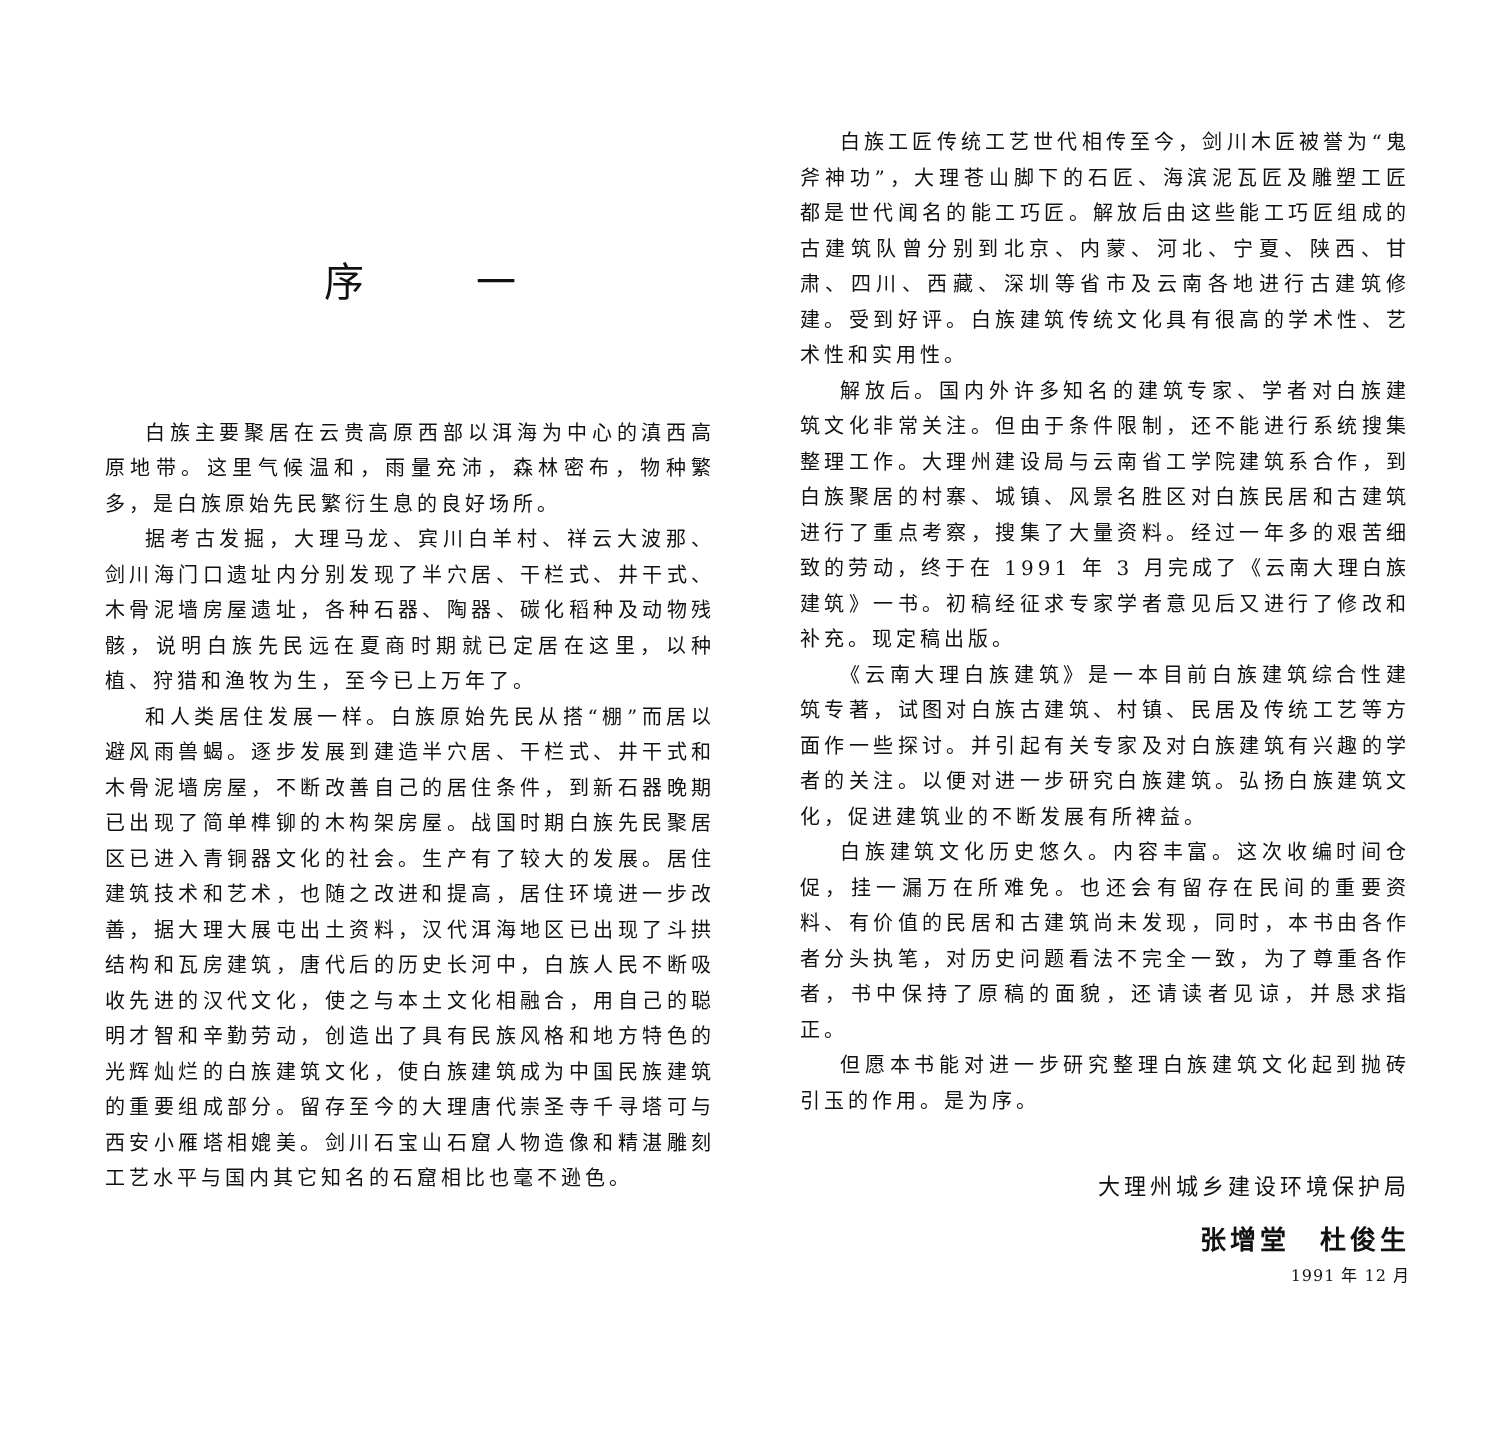序 一
白族主要聚居在云贵高原西部以洱海为中心的滇西高原地带。这里气候温和，雨量充沛，森林密布，物种繁多，是白族原始先民繁衍生息的良好场所。
据考古发掘，大理马龙、宾川白羊村、祥云大波那、剑川海门口遗址内分别发现了半穴居、干栏式、井干式、木骨泥墙房屋遗址，各种石器、陶器、碳化稻种及动物残骸，说明白族先民远在夏商时期就已定居在这里，以种植、狩猎和渔牧为生，至今已上万年了。
和人类居住发展一样。白族原始先民从搭“棚”而居以避风雨兽蝎。逐步发展到建造半穴居、干栏式、井干式和木骨泥墙房屋，不断改善自己的居住条件，到新石器晚期已出现了简单榫铆的木构架房屋。战国时期白族先民聚居区已进入青铜器文化的社会。生产有了较大的发展。居住建筑技术和艺术，也随之改进和提高，居住环境进一步改善，据大理大展屯出土资料，汉代洱海地区已出现了斗拱结构和瓦房建筑，唐代后的历史长河中，白族人民不断吸收先进的汉代文化，使之与本土文化相融合，用自己的聪明才智和辛勤劳动，创造出了具有民族风格和地方特色的光辉灿烂的白族建筑文化，使白族建筑成为中国民族建筑的重要组成部分。留存至今的大理唐代崇圣寺千寻塔可与西安小雁塔相媲美。剑川石宝山石窟人物造像和精湛雕刻工艺水平与国内其它知名的石窟相比也毫不逊色。
白族工匠传统工艺世代相传至今，剑川木匠被誉为“鬼斧神功”，大理苍山脚下的石匠、海滨泥瓦匠及雕塑工匠都是世代闻名的能工巧匠。解放后由这些能工巧匠组成的古建筑队曾分别到北京、内蒙、河北、宁夏、陕西、甘肃、四川、西藏、深圳等省市及云南各地进行古建筑修建。受到好评。白族建筑传统文化具有很高的学术性、艺术性和实用性。
解放后。国内外许多知名的建筑专家、学者对白族建筑文化非常关注。但由于条件限制，还不能进行系统搜集整理工作。大理州建设局与云南省工学院建筑系合作，到白族聚居的村寨、城镇、风景名胜区对白族民居和古建筑进行了重点考察，搜集了大量资料。经过一年多的艰苦细致的劳动，终于在 1991 年 3 月完成了《云南大理白族建筑》一书。初稿经征求专家学者意见后又进行了修改和补充。现定稿出版。
《云南大理白族建筑》是一本目前白族建筑综合性建筑专著，试图对白族古建筑、村镇、民居及传统工艺等方面作一些探讨。并引起有关专家及对白族建筑有兴趣的学者的关注。以便对进一步研究白族建筑。弘扬白族建筑文化，促进建筑业的不断发展有所裨益。
白族建筑文化历史悠久。内容丰富。这次收编时间仓促，挂一漏万在所难免。也还会有留存在民间的重要资料、有价值的民居和古建筑尚未发现，同时，本书由各作者分头执笔，对历史问题看法不完全一致，为了尊重各作者，书中保持了原稿的面貌，还请读者见谅，并恳求指正。
但愿本书能对进一步研究整理白族建筑文化起到抛砖引玉的作用。是为序。
大理州城乡建设环境保护局
张增堂　杜俊生
1991 年 12 月